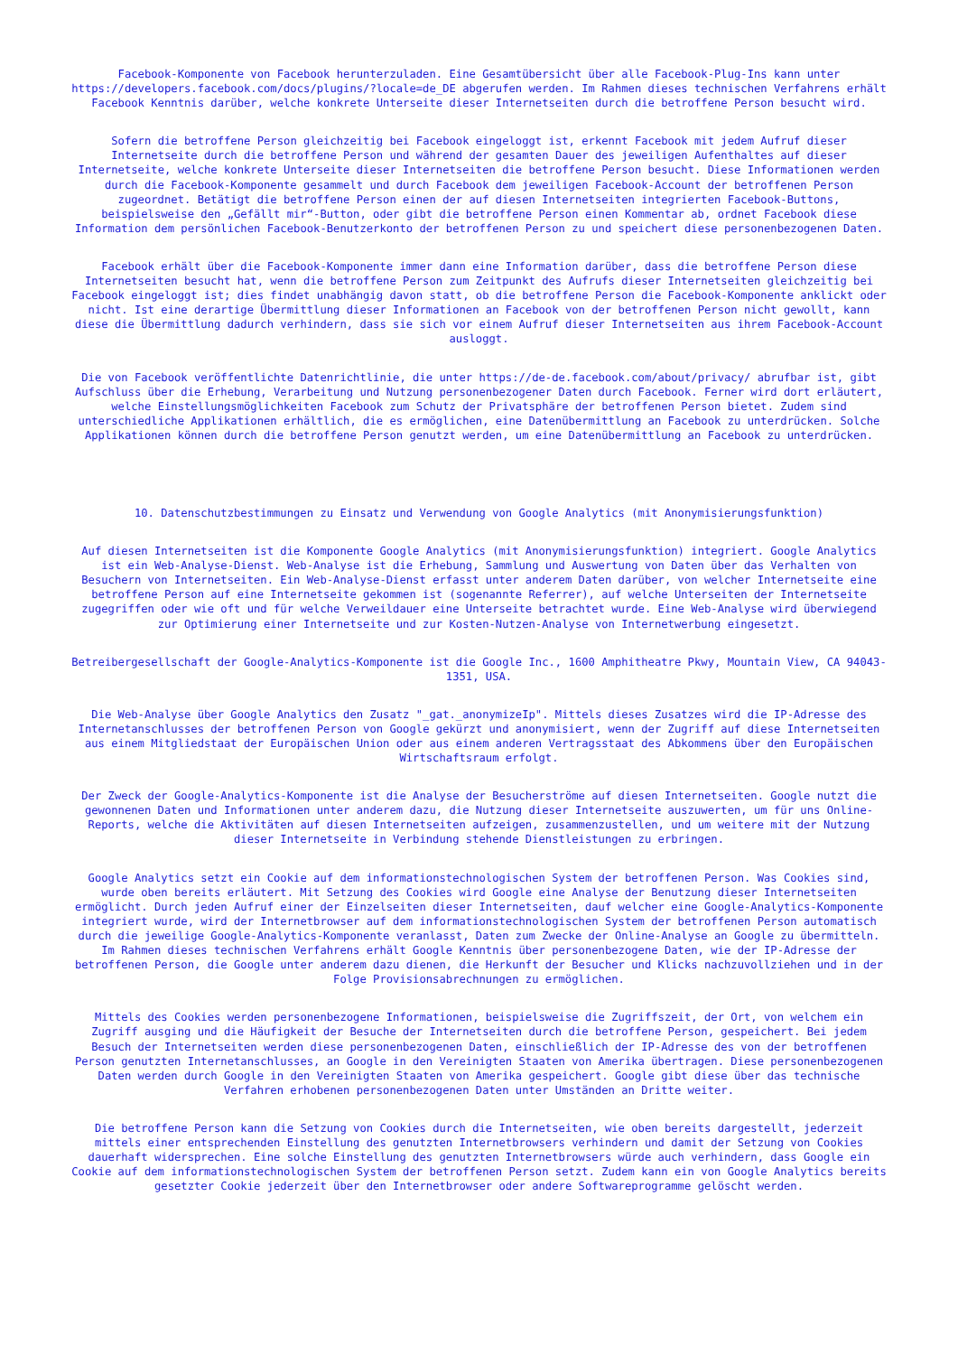Facebook-Komponente von Facebook herunterzuladen. Eine Gesamtübersicht über alle Facebook-Plug-Ins kann unter https://developers.facebook.com/docs/plugins/?locale=de_DE abgerufen werden. Im Rahmen dieses technischen Verfahrens erhält Facebook Kenntnis darüber, welche konkrete Unterseite dieser Internetseiten durch die betroffene Person besucht wird.
Sofern die betroffene Person gleichzeitig bei Facebook eingeloggt ist, erkennt Facebook mit jedem Aufruf dieser Internetseite durch die betroffene Person und während der gesamten Dauer des jeweiligen Aufenthaltes auf dieser Internetseite, welche konkrete Unterseite dieser Internetseiten die betroffene Person besucht. Diese Informationen werden durch die Facebook-Komponente gesammelt und durch Facebook dem jeweiligen Facebook-Account der betroffenen Person zugeordnet. Betätigt die betroffene Person einen der auf diesen Internetseiten integrierten Facebook-Buttons, beispielsweise den „Gefällt mir“-Button, oder gibt die betroffene Person einen Kommentar ab, ordnet Facebook diese Information dem persönlichen Facebook-Benutzerkonto der betroffenen Person zu und speichert diese personenbezogenen Daten.
Facebook erhält über die Facebook-Komponente immer dann eine Information darüber, dass die betroffene Person diese Internetseiten besucht hat, wenn die betroffene Person zum Zeitpunkt des Aufrufs dieser Internetseiten gleichzeitig bei Facebook eingeloggt ist; dies findet unabhängig davon statt, ob die betroffene Person die Facebook-Komponente anklickt oder nicht. Ist eine derartige Übermittlung dieser Informationen an Facebook von der betroffenen Person nicht gewollt, kann diese die Übermittlung dadurch verhindern, dass sie sich vor einem Aufruf dieser Internetseiten aus ihrem Facebook-Account ausloggt.
Die von Facebook veröffentlichte Datenrichtlinie, die unter https://de-de.facebook.com/about/privacy/ abrufbar ist, gibt Aufschluss über die Erhebung, Verarbeitung und Nutzung personenbezogener Daten durch Facebook. Ferner wird dort erläutert, welche Einstellungsmöglichkeiten Facebook zum Schutz der Privatsphäre der betroffenen Person bietet. Zudem sind unterschiedliche Applikationen erhältlich, die es ermöglichen, eine Datenübermittlung an Facebook zu unterdrücken. Solche Applikationen können durch die betroffene Person genutzt werden, um eine Datenübermittlung an Facebook zu unterdrücken.
10. Datenschutzbestimmungen zu Einsatz und Verwendung von Google Analytics (mit Anonymisierungsfunktion)
Auf diesen Internetseiten ist die Komponente Google Analytics (mit Anonymisierungsfunktion) integriert. Google Analytics ist ein Web-Analyse-Dienst. Web-Analyse ist die Erhebung, Sammlung und Auswertung von Daten über das Verhalten von Besuchern von Internetseiten. Ein Web-Analyse-Dienst erfasst unter anderem Daten darüber, von welcher Internetseite eine betroffene Person auf eine Internetseite gekommen ist (sogenannte Referrer), auf welche Unterseiten der Internetseite zugegriffen oder wie oft und für welche Verweildauer eine Unterseite betrachtet wurde. Eine Web-Analyse wird überwiegend zur Optimierung einer Internetseite und zur Kosten-Nutzen-Analyse von Internetwerbung eingesetzt.
Betreibergesellschaft der Google-Analytics-Komponente ist die Google Inc., 1600 Amphitheatre Pkwy, Mountain View, CA 94043-1351, USA.
Die Web-Analyse über Google Analytics den Zusatz "_gat._anonymizeIp". Mittels dieses Zusatzes wird die IP-Adresse des Internetanschlusses der betroffenen Person von Google gekürzt und anonymisiert, wenn der Zugriff auf diese Internetseiten aus einem Mitgliedstaat der Europäischen Union oder aus einem anderen Vertragsstaat des Abkommens über den Europäischen Wirtschaftsraum erfolgt.
Der Zweck der Google-Analytics-Komponente ist die Analyse der Besucherströme auf diesen Internetseiten. Google nutzt die gewonnenen Daten und Informationen unter anderem dazu, die Nutzung dieser Internetseite auszuwerten, um für uns Online-Reports, welche die Aktivitäten auf diesen Internetseiten aufzeigen, zusammenzustellen, und um weitere mit der Nutzung dieser Internetseite in Verbindung stehende Dienstleistungen zu erbringen.
Google Analytics setzt ein Cookie auf dem informationstechnologischen System der betroffenen Person. Was Cookies sind, wurde oben bereits erläutert. Mit Setzung des Cookies wird Google eine Analyse der Benutzung dieser Internetseiten ermöglicht. Durch jeden Aufruf einer der Einzelseiten dieser Internetseiten, dauf welcher eine Google-Analytics-Komponente integriert wurde, wird der Internetbrowser auf dem informationstechnologischen System der betroffenen Person automatisch durch die jeweilige Google-Analytics-Komponente veranlasst, Daten zum Zwecke der Online-Analyse an Google zu übermitteln. Im Rahmen dieses technischen Verfahrens erhält Google Kenntnis über personenbezogene Daten, wie der IP-Adresse der betroffenen Person, die Google unter anderem dazu dienen, die Herkunft der Besucher und Klicks nachzuvollziehen und in der Folge Provisionsabrechnungen zu ermöglichen.
Mittels des Cookies werden personenbezogene Informationen, beispielsweise die Zugriffszeit, der Ort, von welchem ein Zugriff ausging und die Häufigkeit der Besuche der Internetseiten durch die betroffene Person, gespeichert. Bei jedem Besuch der Internetseiten werden diese personenbezogenen Daten, einschließlich der IP-Adresse des von der betroffenen Person genutzten Internetanschlusses, an Google in den Vereinigten Staaten von Amerika übertragen. Diese personenbezogenen Daten werden durch Google in den Vereinigten Staaten von Amerika gespeichert. Google gibt diese über das technische Verfahren erhobenen personenbezogenen Daten unter Umständen an Dritte weiter.
Die betroffene Person kann die Setzung von Cookies durch die Internetseiten, wie oben bereits dargestellt, jederzeit mittels einer entsprechenden Einstellung des genutzten Internetbrowsers verhindern und damit der Setzung von Cookies dauerhaft widersprechen. Eine solche Einstellung des genutzten Internetbrowsers würde auch verhindern, dass Google ein Cookie auf dem informationstechnologischen System der betroffenen Person setzt. Zudem kann ein von Google Analytics bereits gesetzter Cookie jederzeit über den Internetbrowser oder andere Softwareprogramme gelöscht werden.